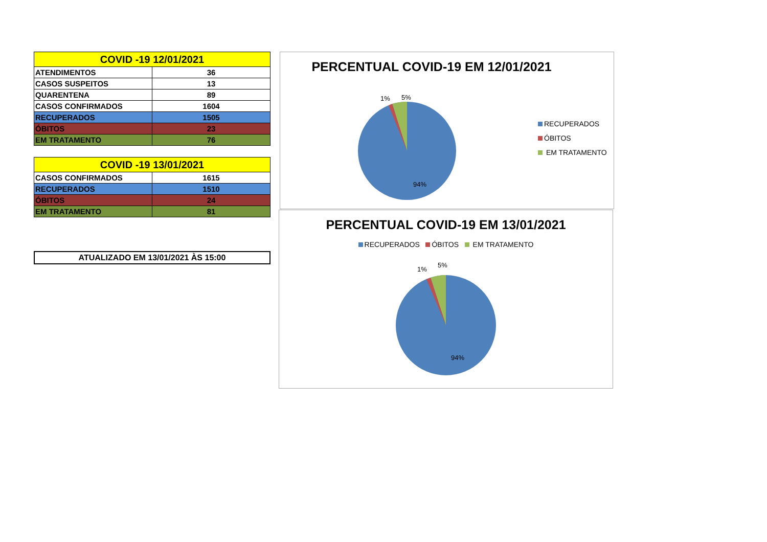| COVID -19 12/01/2021 | |
| --- | --- |
| ATENDIMENTOS | 36 |
| CASOS SUSPEITOS | 13 |
| QUARENTENA | 89 |
| CASOS CONFIRMADOS | 1604 |
| RECUPERADOS | 1505 |
| ÓBITOS | 23 |
| EM TRATAMENTO | 76 |
| COVID -19 13/01/2021 | |
| --- | --- |
| CASOS CONFIRMADOS | 1615 |
| RECUPERADOS | 1510 |
| ÓBITOS | 24 |
| EM TRATAMENTO | 81 |
ATUALIZADO EM 13/01/2021 ÀS 15:00
PERCENTUAL COVID-19 EM 12/01/2021
1%
5%
94%
RECUPERADOS
ÓBITOS
EM TRATAMENTO
PERCENTUAL COVID-19 EM 13/01/2021
RECUPERADOS ÓBITOS EM TRATAMENTO
1%
5%
94%